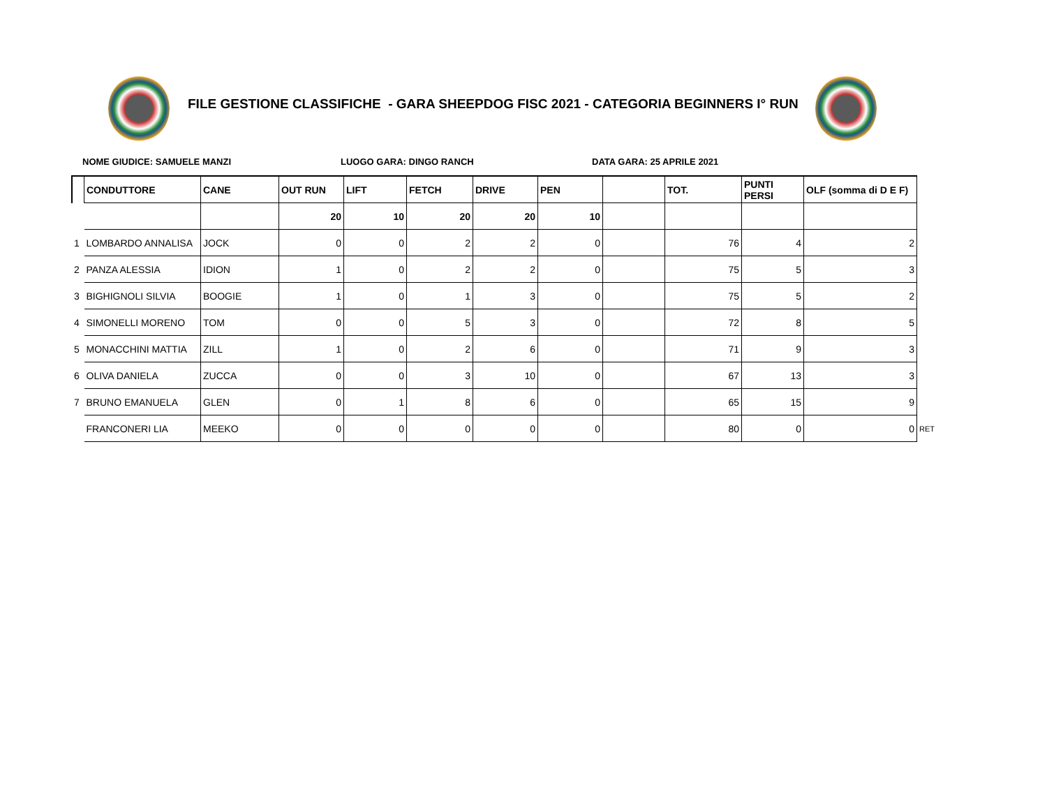FILE GESTIONE CLASSIFICHE - GARA SHEEPDOG FISC 2021 - CATEGORIA BEGINNERS I° RUN
NOME GIUDICE: SAMUELE MANZI LUOGO GARA: DINGO RANCH DATA GARA: 25 APRILE 2021
| | CONDUTTORE | CANE | OUT RUN | LIFT | FETCH | DRIVE | PEN | | TOT. | PUNTI PERSI | OLF (somma di D E F) | |
| --- | --- | --- | --- | --- | --- | --- | --- | --- | --- | --- | --- | --- |
| | | | 20 | 10 | 20 | 20 | 10 | | | | | |
| 1 | LOMBARDO ANNALISA | JOCK | 0 | 0 | 2 | 2 | 0 | | 76 | 4 | 2 | |
| 2 | PANZA ALESSIA | IDION | 1 | 0 | 2 | 2 | 0 | | 75 | 5 | 3 | |
| 3 | BIGHIGNOLI SILVIA | BOOGIE | 1 | 0 | 1 | 3 | 0 | | 75 | 5 | 2 | |
| 4 | SIMONELLI MORENO | TOM | 0 | 0 | 5 | 3 | 0 | | 72 | 8 | 5 | |
| 5 | MONACCHINI MATTIA | ZILL | 1 | 0 | 2 | 6 | 0 | | 71 | 9 | 3 | |
| 6 | OLIVA DANIELA | ZUCCA | 0 | 0 | 3 | 10 | 0 | | 67 | 13 | 3 | |
| 7 | BRUNO EMANUELA | GLEN | 0 | 1 | 8 | 6 | 0 | | 65 | 15 | 9 | |
| | FRANCONERI LIA | MEEKO | 0 | 0 | 0 | 0 | 0 | | 80 | 0 | 0 | RET |